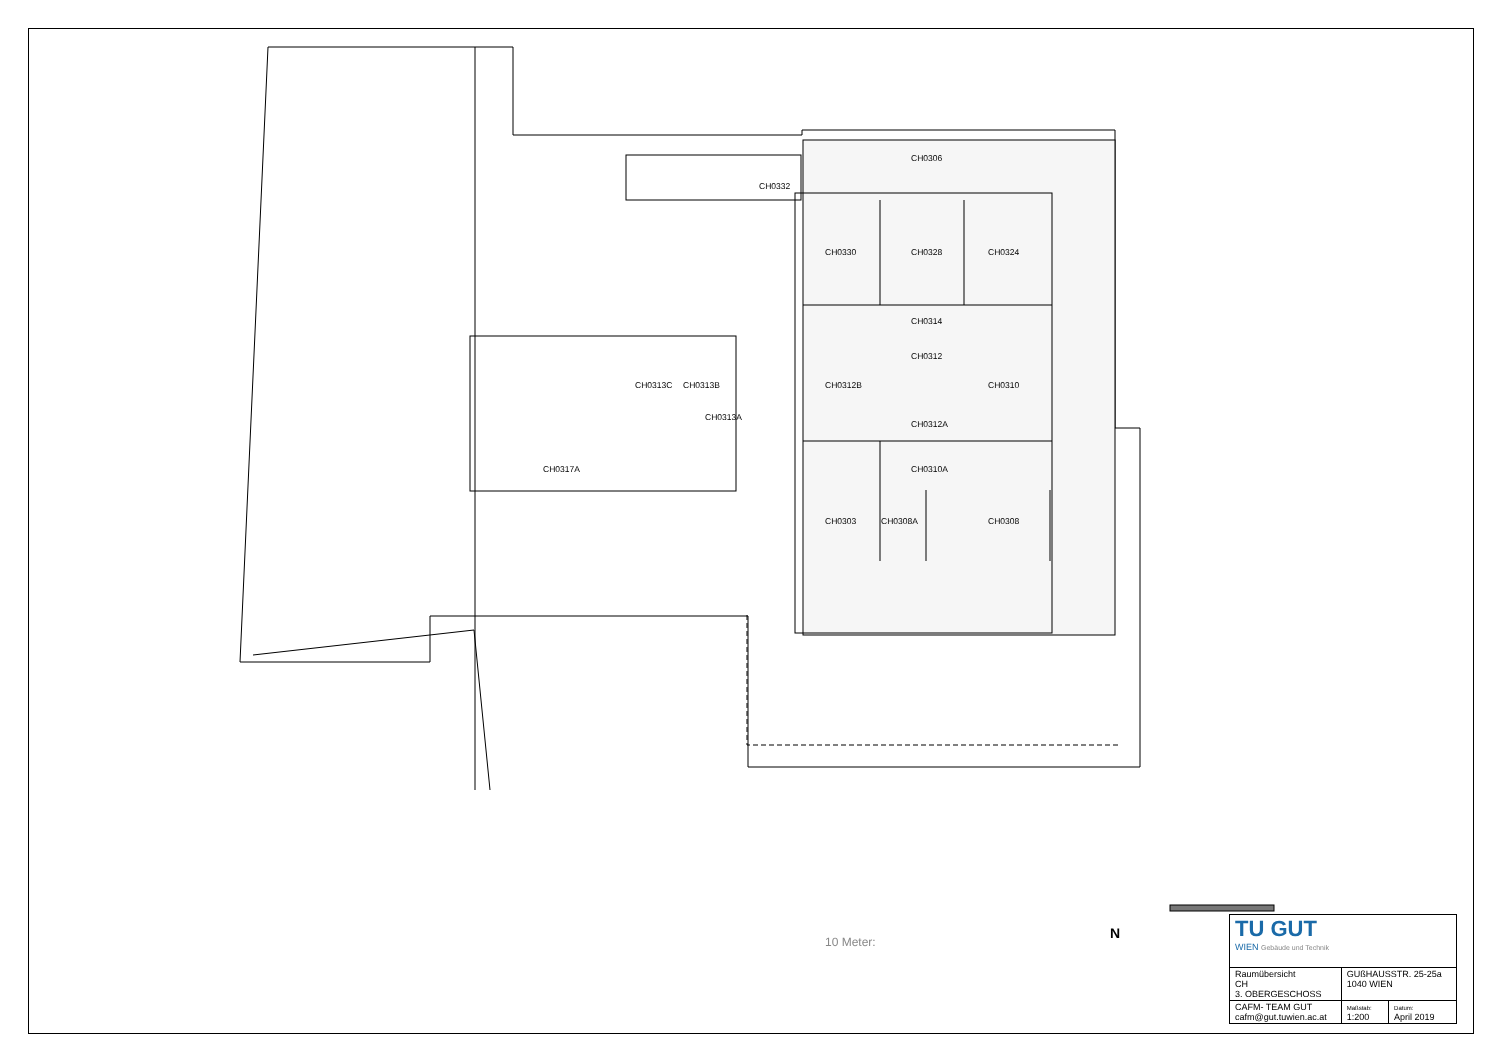CH0306
CH0332
CH0330 CH0328 CH0324
CH0314
CH0312
CH0312B CH0310
CH0313C CH0313B
CH0313A
CH0312A
CH0317A CH0310A
CH0303 CH0308A CH0308
10 Meter:
N
| TU GUT WIEN Gebäude und Technik | | |
| Raumübersicht CH 3. OBERGESCHOSS | GUßHAUSSTR. 25-25a 1040 WIEN | |
| CAFM- TEAM GUT cafm@gut.tuwien.ac.at | Maßstab: 1:200 | Datum: April 2019 |